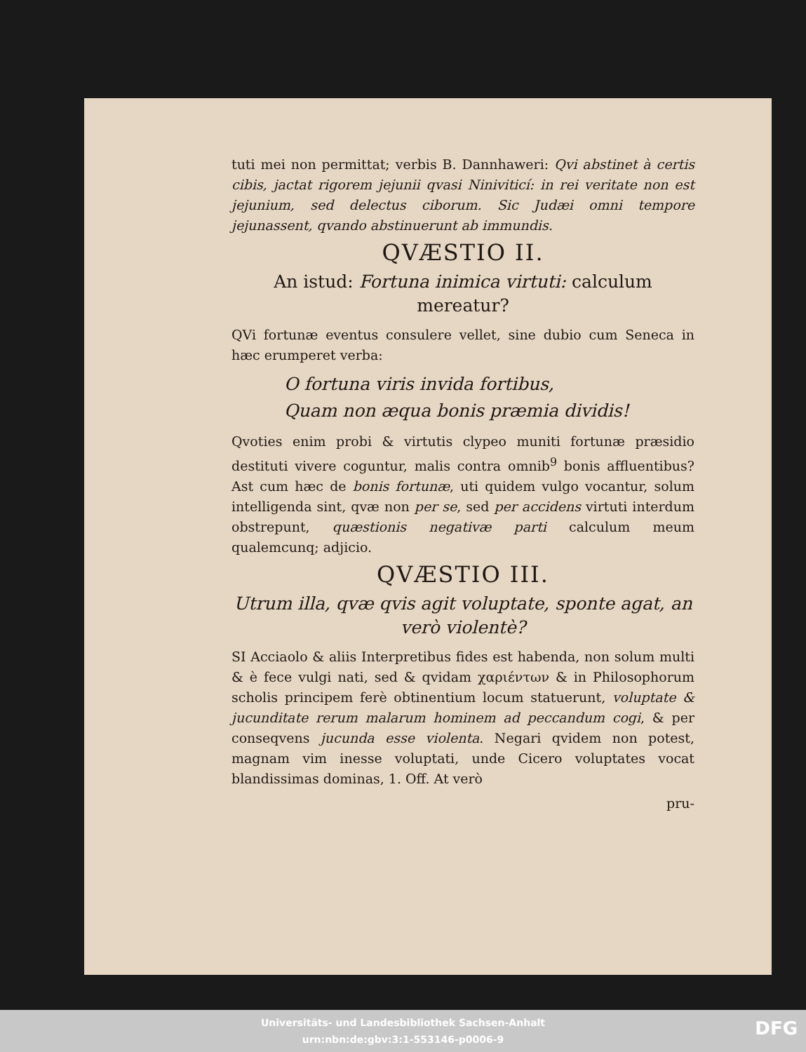tuti mei non permittat; verbis B. Dannhaweri: Qvi abstinet à certis cibis, jactat rigorem jejunii qvasi Niniviticí: in rei veritate non est jejunium, sed delectus ciborum. Sic Judæi omni tempore jejunassent, qvando abstinuerunt ab immundis.
QVÆSTIO II.
An istud: Fortuna inimica virtuti: calculum mereatur?
QVi fortunæ eventus consulere vellet, sine dubio cum Seneca in hæc erumperet verba:
O fortuna viris invida fortibus,
Quam non æqua bonis præmia dividis!
Qvoties enim probi & virtutis clypeo muniti fortunæ præsidio destituti vivere coguntur, malis contra omnib<sup>9</sup> bonis affluentibus? Ast cum hæc de bonis fortunæ, uti quidem vulgo vocantur, solum intelligenda sint, qvæ non per se, sed per accidens virtuti interdum obstrepunt, quæstionis negativæ parti calculum meum qualemcunq; adjicio.
QVÆSTIO III.
Utrum illa, qvæ qvis agit voluptate, sponte agat, an verò violentè?
SI Acciaolo & aliis Interpretibus fides est habenda, non solum multi & è fece vulgi nati, sed & qvidam χαριέντων & in Philosophorum scholis principem ferè obtinentium locum statuerunt, voluptate & jucunditate rerum malarum hominem ad peccandum cogi, & per conseqvens jucunda esse violenta. Negari qvidem non potest, magnam vim inesse voluptati, unde Cicero voluptates vocat blandissimas dominas, 1. Off. At verò
pru-
Universitäts- und Landesbibliothek Sachsen-Anhalt
urn:nbn:de:gbv:3:1-553146-p0006-9
DFG